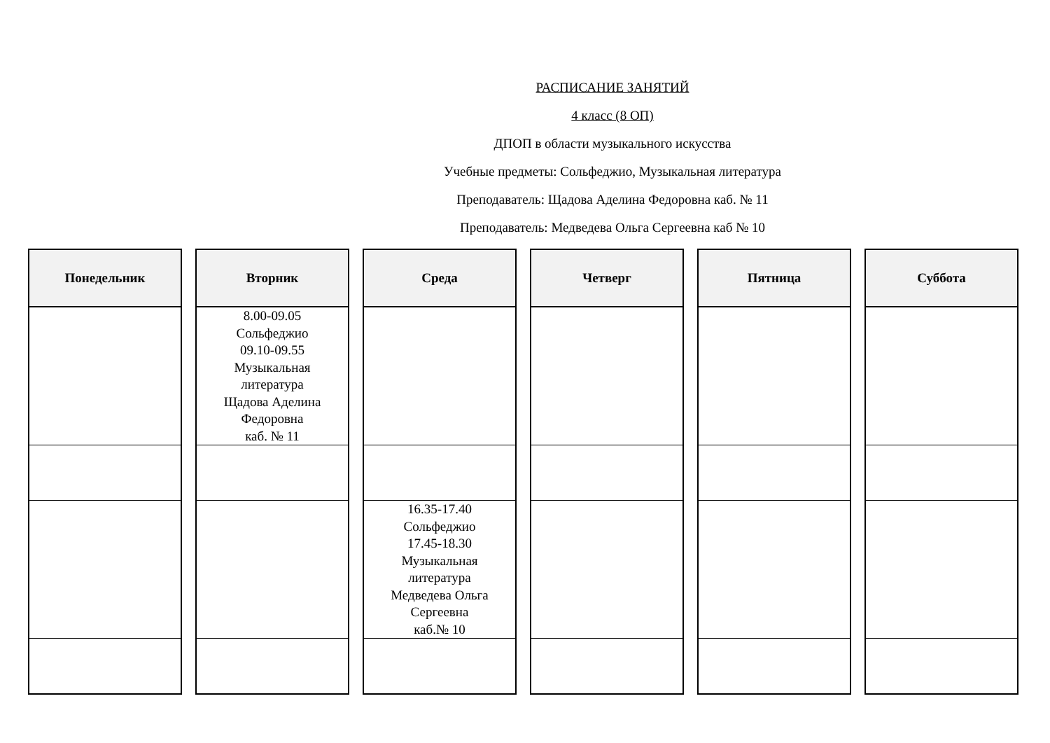РАСПИСАНИЕ ЗАНЯТИЙ
4 класс (8 ОП)
ДПОП в области музыкального искусства
Учебные предметы: Сольфеджио, Музыкальная литература
Преподаватель: Щадова Аделина Федоровна каб. № 11
Преподаватель: Медведева Ольга Сергеевна каб № 10
| Понедельник | Вторник | Среда | Четверг | Пятница | Суббота |
| --- | --- | --- | --- | --- | --- |
| | 8.00-09.05 Сольфеджио 09.10-09.55 Музыкальная литература Щадова Аделина Федоровна каб. № 11 | | | | |
| | | 16.35-17.40 Сольфеджио 17.45-18.30 Музыкальная литература Медведева Ольга Сергеевна каб.№ 10 | | | |